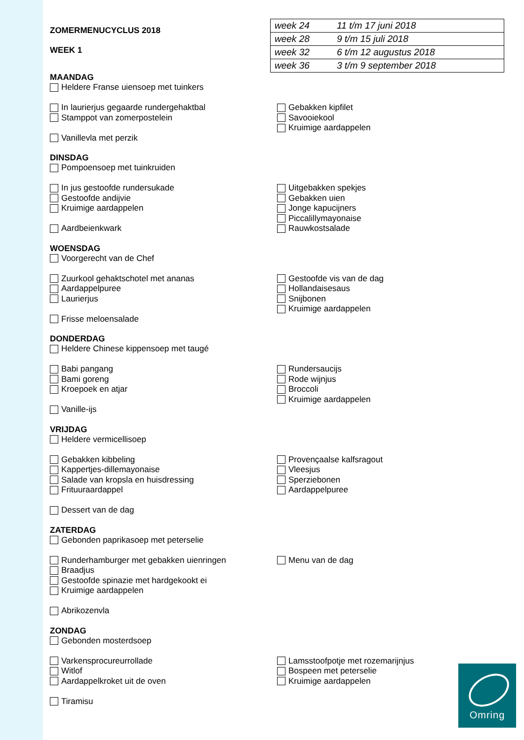ZOMERMENUCYCLUS 2018
WEEK 1
| week 24 | 11 t/m 17 juni 2018 |
| week 28 | 9 t/m 15 juli 2018 |
| week 32 | 6 t/m 12 augustus 2018 |
| week 36 | 3 t/m 9 september 2018 |
MAANDAG
Heldere Franse uiensoep met tuinkers
In laurierjus gegaarde rundergehaktbal
Stamppot van zomerpostelein
Vanillevla met perzik
Gebakken kipfilet
Savooiekool
Kruimige aardappelen
DINSDAG
Pompoensoep met tuinkruiden
In jus gestoofde rundersukade
Gestoofde andijvie
Kruimige aardappelen
Aardbeienkwark
Uitgebakken spekjes
Gebakken uien
Jonge kapucijners
Piccalillymayonaise
Rauwkostsalade
WOENSDAG
Voorgerecht van de Chef
Zuurkool gehaktschotel met ananas
Aardappelpuree
Laurierjus
Frisse meloensalade
Gestoofde vis van de dag
Hollandaisesaus
Snijbonen
Kruimige aardappelen
DONDERDAG
Heldere Chinese kippensoep met taugé
Babi pangang
Bami goreng
Kroepoek en atjar
Vanille-ijs
Rundersaucijs
Rode wijnjus
Broccoli
Kruimige aardappelen
VRIJDAG
Heldere vermicellisoep
Gebakken kibbeling
Kappertjes-dillemayonaise
Salade van kropsla en huisdressing
Frituuraardappel
Dessert van de dag
Provençaalse kalfsragout
Vleesjus
Sperziebonen
Aardappelpuree
ZATERDAG
Gebonden paprikasoep met peterselie
Runderhamburger met gebakken uienringen
Braadjus
Gestoofde spinazie met hardgekookt ei
Kruimige aardappelen
Abrikozenvla
Menu van de dag
ZONDAG
Gebonden mosterdsoep
Varkensprocureurrollade
Witlof
Aardappelkroket uit de oven
Tiramisu
Lamsstoofpotje met rozemarijnjus
Bospeen met peterselie
Kruimige aardappelen
Omring